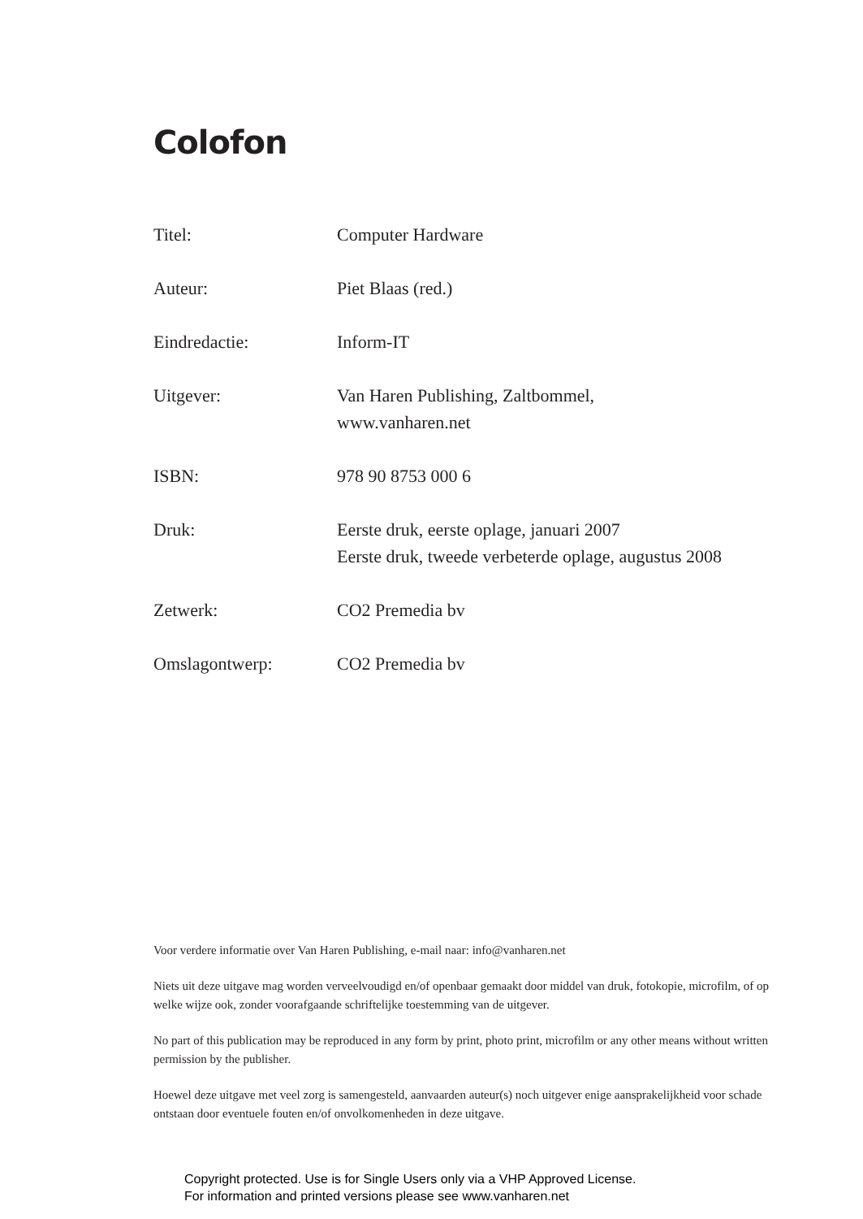Colofon
| Titel: | Computer Hardware |
| Auteur: | Piet Blaas (red.) |
| Eindredactie: | Inform-IT |
| Uitgever: | Van Haren Publishing, Zaltbommel, www.vanharen.net |
| ISBN: | 978 90 8753 000 6 |
| Druk: | Eerste druk, eerste oplage, januari 2007 Eerste druk, tweede verbeterde oplage, augustus 2008 |
| Zetwerk: | CO2 Premedia bv |
| Omslagontwerp: | CO2 Premedia bv |
Voor verdere informatie over Van Haren Publishing, e-mail naar: info@vanharen.net
Niets uit deze uitgave mag worden verveelvoudigd en/of openbaar gemaakt door middel van druk, fotokopie, microfilm, of op welke wijze ook, zonder voorafgaande schriftelijke toestemming van de uitgever.
No part of this publication may be reproduced in any form by print, photo print, microfilm or any other means without written permission by the publisher.
Hoewel deze uitgave met veel zorg is samengesteld, aanvaarden auteur(s) noch uitgever enige aansprakelijkheid voor schade ontstaan door eventuele fouten en/of onvolkomenheden in deze uitgave.
Copyright protected. Use is for Single Users only via a VHP Approved License.
For information and printed versions please see www.vanharen.net